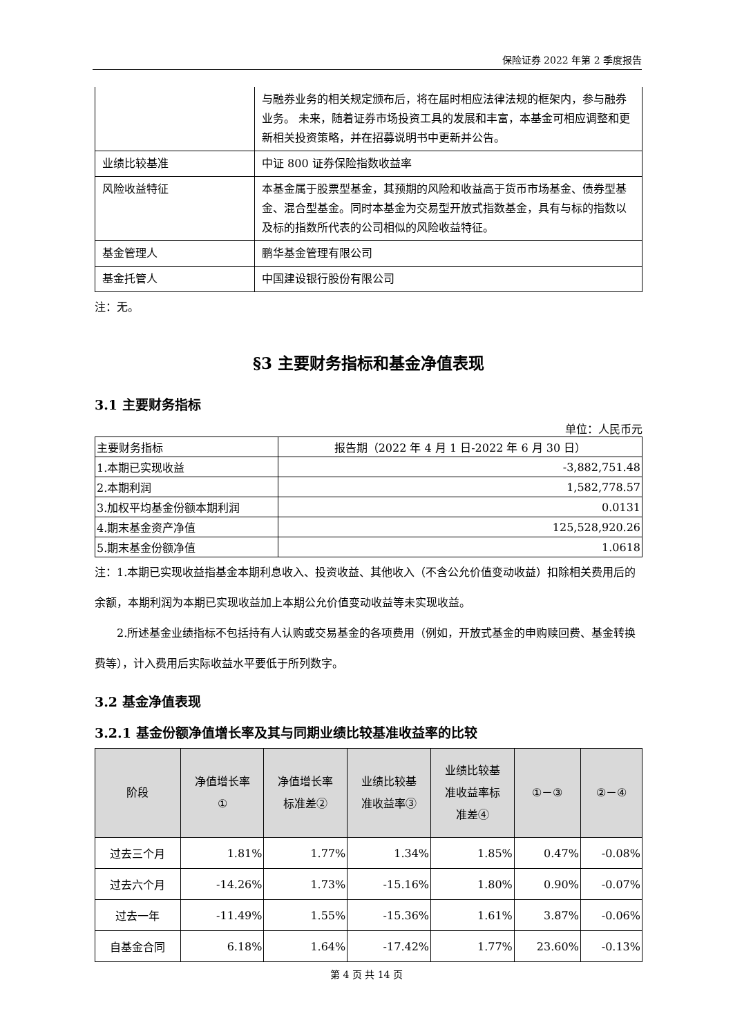保险证券 2022 年第 2 季度报告
| | 与融券业务的相关规定颁布后，将在届时相应法律法规的框架内，参与融券业务。 未来，随着证券市场投资工具的发展和丰富，本基金可相应调整和更新相关投资策略，并在招募说明书中更新并公告。 |
| 业绩比较基准 | 中证 800 证券保险指数收益率 |
| 风险收益特征 | 本基金属于股票型基金，其预期的风险和收益高于货币市场基金、债券型基金、混合型基金。同时本基金为交易型开放式指数基金，具有与标的指数以及标的指数所代表的公司相似的风险收益特征。 |
| 基金管理人 | 鹏华基金管理有限公司 |
| 基金托管人 | 中国建设银行股份有限公司 |
注：无。
§3 主要财务指标和基金净值表现
3.1 主要财务指标
单位：人民币元
| 主要财务指标 | 报告期（2022 年 4 月 1 日-2022 年 6 月 30 日） |
| --- | --- |
| 1.本期已实现收益 | -3,882,751.48 |
| 2.本期利润 | 1,582,778.57 |
| 3.加权平均基金份额本期利润 | 0.0131 |
| 4.期末基金资产净值 | 125,528,920.26 |
| 5.期末基金份额净值 | 1.0618 |
注：1.本期已实现收益指基金本期利息收入、投资收益、其他收入（不含公允价值变动收益）扣除相关费用后的余额，本期利润为本期已实现收益加上本期公允价值变动收益等未实现收益。
2.所述基金业绩指标不包括持有人认购或交易基金的各项费用（例如，开放式基金的申购赎回费、基金转换费等），计入费用后实际收益水平要低于所列数字。
3.2 基金净值表现
3.2.1 基金份额净值增长率及其与同期业绩比较基准收益率的比较
| 阶段 | 净值增长率 ① | 净值增长率 标准差② | 业绩比较基 准收益率③ | 业绩比较基 准收益率标 准差④ | ①－③ | ②－④ |
| --- | --- | --- | --- | --- | --- | --- |
| 过去三个月 | 1.81% | 1.77% | 1.34% | 1.85% | 0.47% | -0.08% |
| 过去六个月 | -14.26% | 1.73% | -15.16% | 1.80% | 0.90% | -0.07% |
| 过去一年 | -11.49% | 1.55% | -15.36% | 1.61% | 3.87% | -0.06% |
| 自基金合同 | 6.18% | 1.64% | -17.42% | 1.77% | 23.60% | -0.13% |
第 4 页 共 14 页